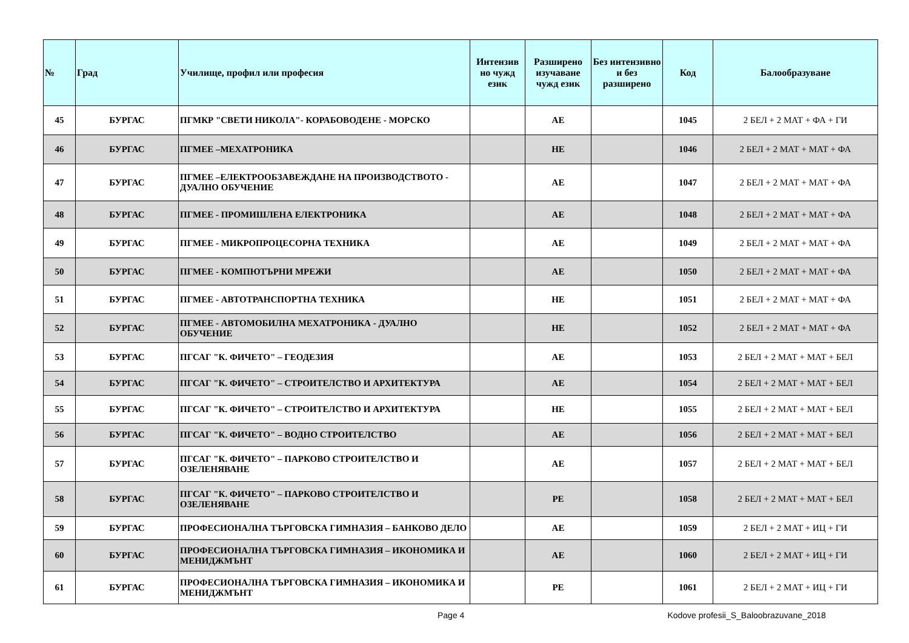| № | Град | Училище, профил или професия | Интензив но чужд език | Разширено изучаване чужд език | Без интензивно и без разширено | Код | Балообразуване |
| --- | --- | --- | --- | --- | --- | --- | --- |
| 45 | БУРГАС | ПГМКР "СВЕТИ НИКОЛА"- КОРАБОВОДЕНЕ - МОРСКО | | АЕ | | 1045 | 2 БЕЛ + 2 МАТ + ФА + ГИ |
| 46 | БУРГАС | ПГМЕЕ –МЕХАТРОНИКА | | НЕ | | 1046 | 2 БЕЛ + 2 МАТ + МАТ + ФА |
| 47 | БУРГАС | ПГМЕЕ –ЕЛЕКТРООБЗАВЕЖДАНЕ НА ПРОИЗВОДСТВОТО - ДУАЛНО ОБУЧЕНИЕ | | АЕ | | 1047 | 2 БЕЛ + 2 МАТ + МАТ + ФА |
| 48 | БУРГАС | ПГМЕЕ - ПРОМИШЛЕНА ЕЛЕКТРОНИКА | | АЕ | | 1048 | 2 БЕЛ + 2 МАТ + МАТ + ФА |
| 49 | БУРГАС | ПГМЕЕ - МИКРОПРОЦЕСОРНА ТЕХНИКА | | АЕ | | 1049 | 2 БЕЛ + 2 МАТ + МАТ + ФА |
| 50 | БУРГАС | ПГМЕЕ - КОМПЮТЪРНИ МРЕЖИ | | АЕ | | 1050 | 2 БЕЛ + 2 МАТ + МАТ + ФА |
| 51 | БУРГАС | ПГМЕЕ - АВТОТРАНСПОРТНА ТЕХНИКА | | НЕ | | 1051 | 2 БЕЛ + 2 МАТ + МАТ + ФА |
| 52 | БУРГАС | ПГМЕЕ - АВТОМОБИЛНА МЕХАТРОНИКА - ДУАЛНО ОБУЧЕНИЕ | | НЕ | | 1052 | 2 БЕЛ + 2 МАТ + МАТ + ФА |
| 53 | БУРГАС | ПГСАГ "К. ФИЧЕТО" – ГЕОДЕЗИЯ | | АЕ | | 1053 | 2 БЕЛ + 2 МАТ + МАТ + БЕЛ |
| 54 | БУРГАС | ПГСАГ "К. ФИЧЕТО" – СТРОИТЕЛСТВО И АРХИТЕКТУРА | | АЕ | | 1054 | 2 БЕЛ + 2 МАТ + МАТ + БЕЛ |
| 55 | БУРГАС | ПГСАГ "К. ФИЧЕТО" – СТРОИТЕЛСТВО И АРХИТЕКТУРА | | НЕ | | 1055 | 2 БЕЛ + 2 МАТ + МАТ + БЕЛ |
| 56 | БУРГАС | ПГСАГ "К. ФИЧЕТО" – ВОДНО СТРОИТЕЛСТВО | | АЕ | | 1056 | 2 БЕЛ + 2 МАТ + МАТ + БЕЛ |
| 57 | БУРГАС | ПГСАГ "К. ФИЧЕТО" – ПАРКОВО СТРОИТЕЛСТВО И ОЗЕЛЕНЯВАНЕ | | АЕ | | 1057 | 2 БЕЛ + 2 МАТ + МАТ + БЕЛ |
| 58 | БУРГАС | ПГСАГ "К. ФИЧЕТО" – ПАРКОВО СТРОИТЕЛСТВО И ОЗЕЛЕНЯВАНЕ | | РЕ | | 1058 | 2 БЕЛ + 2 МАТ + МАТ + БЕЛ |
| 59 | БУРГАС | ПРОФЕСИОНАЛНА ТЪРГОВСКА ГИМНАЗИЯ – БАНКОВО ДЕЛО | | АЕ | | 1059 | 2 БЕЛ + 2 МАТ + ИЦ + ГИ |
| 60 | БУРГАС | ПРОФЕСИОНАЛНА ТЪРГОВСКА ГИМНАЗИЯ – ИКОНОМИКА И МЕНИДЖМЪНТ | | АЕ | | 1060 | 2 БЕЛ + 2 МАТ + ИЦ + ГИ |
| 61 | БУРГАС | ПРОФЕСИОНАЛНА ТЪРГОВСКА ГИМНАЗИЯ – ИКОНОМИКА И МЕНИДЖМЪНТ | | РЕ | | 1061 | 2 БЕЛ + 2 МАТ + ИЦ + ГИ |
Page 4 Kodove profesii_S_Baloobrazuvane_2018